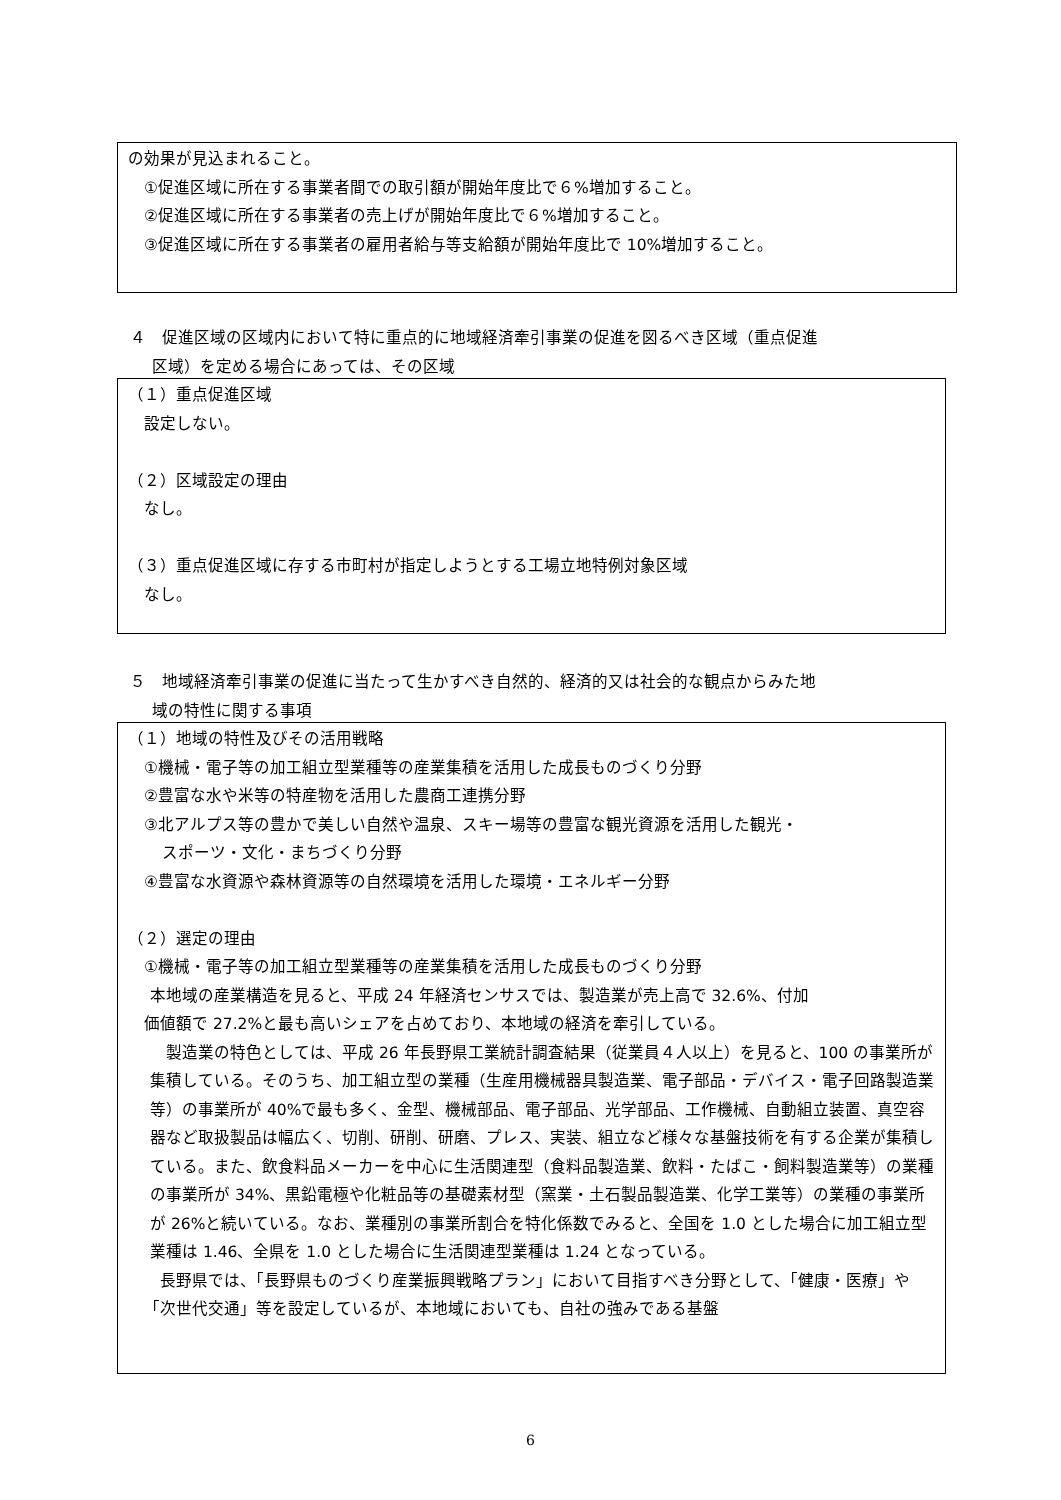の効果が見込まれること。
①促進区域に所在する事業者間での取引額が開始年度比で６%増加すること。
②促進区域に所在する事業者の売上げが開始年度比で６%増加すること。
③促進区域に所在する事業者の雇用者給与等支給額が開始年度比で 10%増加すること。
４　促進区域の区域内において特に重点的に地域経済牽引事業の促進を図るべき区域（重点促進
区域）を定める場合にあっては、その区域
（１）重点促進区域
設定しない。
（２）区域設定の理由
なし。
（３）重点促進区域に存する市町村が指定しようとする工場立地特例対象区域
なし。
５　地域経済牽引事業の促進に当たって生かすべき自然的、経済的又は社会的な観点からみた地
域の特性に関する事項
（１）地域の特性及びその活用戦略
①機械・電子等の加工組立型業種等の産業集積を活用した成長ものづくり分野
②豊富な水や米等の特産物を活用した農商工連携分野
③北アルプス等の豊かで美しい自然や温泉、スキー場等の豊富な観光資源を活用した観光・
スポーツ・文化・まちづくり分野
④豊富な水資源や森林資源等の自然環境を活用した環境・エネルギー分野
（２）選定の理由
①機械・電子等の加工組立型業種等の産業集積を活用した成長ものづくり分野
本地域の産業構造を見ると、平成 24 年経済センサスでは、製造業が売上高で 32.6%、付加
価値額で 27.2%と最も高いシェアを占めており、本地域の経済を牽引している。
　製造業の特色としては、平成 26 年長野県工業統計調査結果（従業員４人以上）を見ると、100 の事業所が集積している。そのうち、加工組立型の業種（生産用機械器具製造業、電子部品・デバイス・電子回路製造業等）の事業所が 40%で最も多く、金型、機械部品、電子部品、光学部品、工作機械、自動組立装置、真空容器など取扱製品は幅広く、切削、研削、研磨、プレス、実装、組立など様々な基盤技術を有する企業が集積している。また、飲食料品メーカーを中心に生活関連型（食料品製造業、飲料・たばこ・飼料製造業等）の業種の事業所が 34%、黒鉛電極や化粧品等の基礎素材型（窯業・土石製品製造業、化学工業等）の業種の事業所が 26%と続いている。なお、業種別の事業所割合を特化係数でみると、全国を 1.0 とした場合に加工組立型業種は 1.46、全県を 1.0 とした場合に生活関連型業種は 1.24 となっている。
　長野県では、「長野県ものづくり産業振興戦略プラン」において目指すべき分野として、「健康・医療」や「次世代交通」等を設定しているが、本地域においても、自社の強みである基盤
6